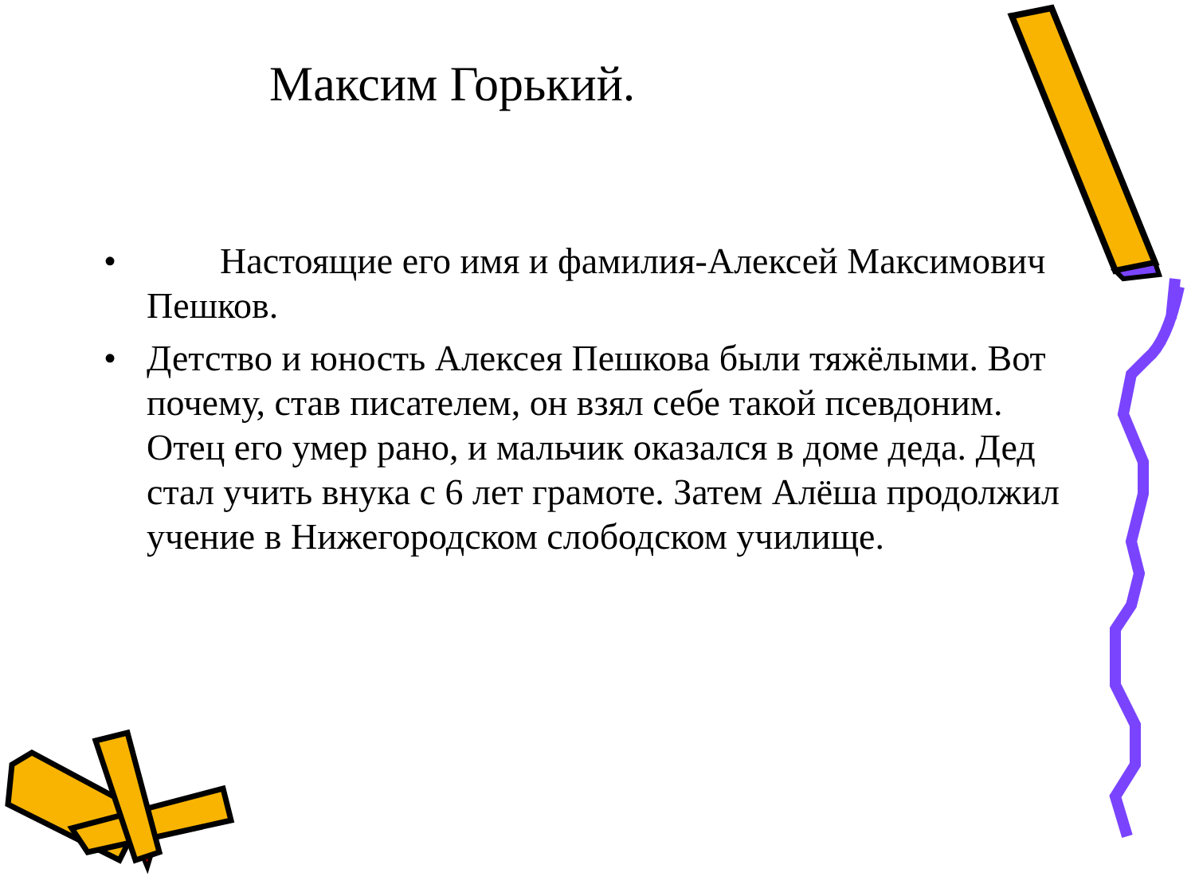Максим Горький.
• Настоящие его имя и фамилия-Алексей Максимович Пешков.
• Детство и юность Алексея Пешкова были тяжёлыми. Вот почему, став писателем, он взял себе такой псевдоним. Отец его умер рано, и мальчик оказался в доме деда. Дед стал учить внука с 6 лет грамоте. Затем Алёша продолжил учение в Нижегородском слободском училище.